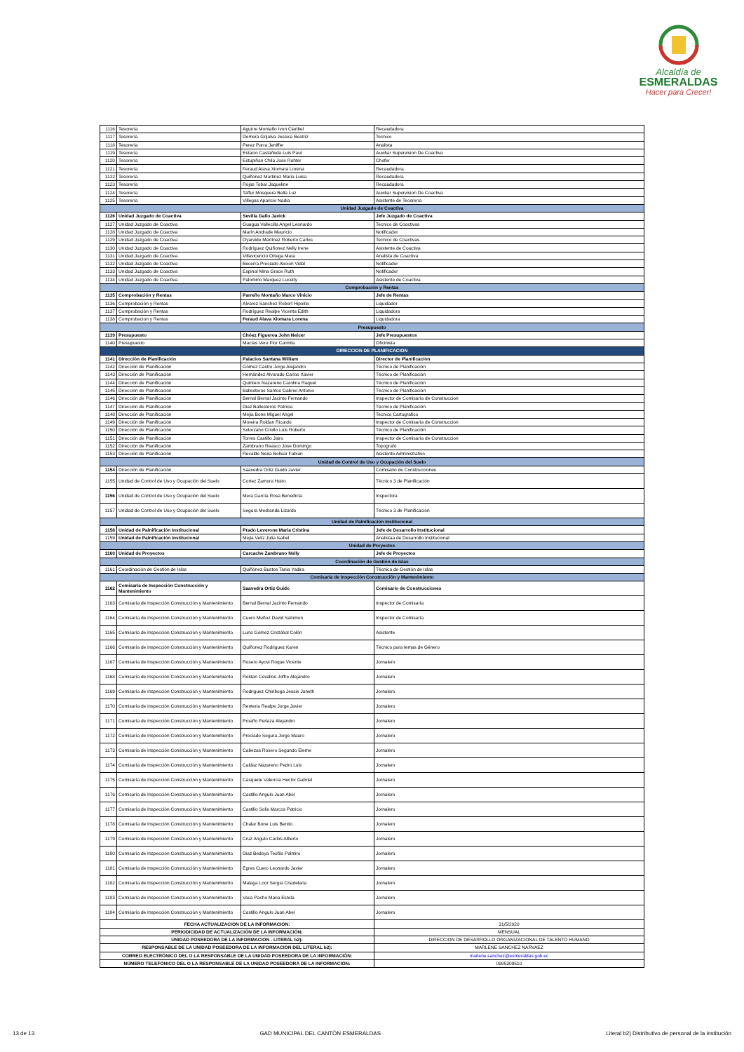Alcaldía de
ESMERALDAS
Hacer para Crecer!
| 1116 | Tesorería | Aguirre Montaño Ivon Claribel | Recaudadora |
| 1117 | Tesorería | Demera Grijalva Jessica Beatriz | Tecnico |
| 1118 | Tesorería | Perez Parra Jeniffer | Analista |
| 1119 | Tesorería | Estacio Castañeda Luis Paul | Auxiliar Supervision De Coactiva |
| 1120 | Tesorería | Estupiñan Chila Jose Ruhter | Chofer |
| 1121 | Tesorería | Feraud Alava Xiomara Lorena | Recaudadora |
| 1122 | Tesorería | Quiñonez Martinez Maria Luisa | Recaudadora |
| 1123 | Tesorería | Rojas Tobar Jaqueline | Recaudadora |
| 1124 | Tesorería | Taffur Mosquera Bella Luz | Auxiliar Supervision De Coactiva |
| 1125 | Tesorería | Villegas Aparicio Nadia | Asistente de Teosreria |
| Unidad Juzgado de Coactiva | | | |
| 1126 | Unidad Juzgado de Coactiva | Sevilla Gallo Javick | Jefe Juzgado de Coactiva |
| 1127 | Unidad Juzgado de Coactiva | Guagua Vallecilla Angel Leonardo | Tecnico de Coactivas |
| 1128 | Unidad Juzgado de Coactiva | Marín Andrade Mauricio | Notificador |
| 1129 | Unidad Juzgado de Coactiva | Oyarvide Martínez Roberto Carlos | Tecnico de Coactivas |
| 1130 | Unidad Juzgado de Coactiva | Rodríguez Quiñonez Nelly Irene | Asistente de Coactiva |
| 1131 | Unidad Juzgado de Coactiva | Villavicencio Ortega Mara | Analista de Coactiva |
| 1132 | Unidad Juzgado de Coactiva | Becerra Preciado Alexon Vidal | Notificador |
| 1133 | Unidad Juzgado de Coactiva | Espinal Mina Grace Ruth | Notificador |
| 1134 | Unidad Juzgado de Coactiva | Palomino Marquez Lucetty | Asistente de Coactiva |
| Comprobación y Rentas | | | |
| 1135 | Comprobación y Rentas | Parreño Montaño Marco Vinicio | Jefe de Rentas |
| 1136 | Comprobación y Rentas | Alvarez Sánchez Robert Hipolito | Liquidador |
| 1137 | Comprobación y Rentas | Rodríguez Realpe Vicenta Edith | Liquidadora |
| 1138 | Comprobacion y Rentas | Feraud Alava Xiomara Lorena | Liquidadora |
| Presupuesto | | | |
| 1139 | Presupuesto | Chóez Figueroa John Neicer | Jefe Presupuestos |
| 1140 | Presupuesto | Macías Vera Flor Carmita | Oficinista |
| DIRECCION DE PLANIFICACION | | | |
| 1141 | Dirección de Planificación | Palacios Santana William | Director de Planificación |
| 1142 | Dirección de Planificación | Gómez Castro Jorge Alejandro | Técnico de Planificación |
| 1143 | Dirección de Planificación | Hernández Alvarado Carlos Xavier | Técnico de Planificación |
| 1144 | Dirección de Planificación | Quintero Nazareno Carolina Raquel | Técnico de Planificación |
| 1145 | Dirección de Planificación | Ballesteros Santos Gabriel Antonio | Técnico de Planificación |
| 1146 | Dirección de Planificación | Bernal Bernal Jacinto Fernando | Inspector de Comisaría de Construccion |
| 1147 | Dirección de Planificación | Diaz Ballesteros Patricia | Técnico de Planificación |
| 1148 | Dirección de Planificación | Mejia Bone Miguel Angel | Tecnico Cartografico |
| 1149 | Dirección de Planificación | Moreira Roldan Ricardo | Inspector de Comisaría de Construccion |
| 1150 | Dirección de Planificación | Solorzano Criollo Luis Roberto | Técnico de Planificación |
| 1151 | Dirección de Planificación | Torres Castillo Jairo | Inspector de Comisaría de Construccion |
| 1152 | Dirección de Planificación | Zambrano Reasco Jose Domingo | Topografo |
| 1153 | Dirección de Planificación | Recalde Neira Bolivar Fabian | Asistente Administrativo |
| Unidad de Control de Uso y Ocupación del Suelo | | | |
| 1154 | Dirección de Planificación | Saavedra Ortiz Guido Javier | Comisario de Construcciones |
| 1155 | Unidad de Control de Uso y Ocupación del Suelo | Cortez Zamora Hairo | Técnico 3 de Planificación |
| 1156 | Unidad de Control de Uso y Ocupación del Suelo | Mera García Rosa Benedicta | Inspectora |
| 1157 | Unidad de Control de Uso y Ocupación del Suelo | Segura Medranda Lizardo | Técnico 3 de Planificación |
| Unidad de Palnificación Institucional | | | |
| 1158 | Unidad de Palnificación Institucional | Prado Leverone Maria Cristina | Jefe de Desarrollo Institucional |
| 1159 | Unidad de Palnificación Institucional | Mejia Veliz Julia Isabel | Analistaa de Desarrollo Institucional |
| Unidad de Proyectos | | | |
| 1160 | Unidad de Proyectos | Carcache Zambrano Nelly | Jefe de Proyectos |
| Coordinación de Gestión de Islas | | | |
| 1161 | Coordinación de Gestión de Islas | Quiñónez Bustos Tania Yadira | Técnica de Gestión de Islas |
| Comisaría de Inspección Construcción y Mantenimiento | | | |
| 1162 | Comisaría de Inspección Construcción y Mantenimiento | Saavedra Ortiz Guido | Comisario de Construcciones |
| 1163 | Comisaría de Inspección Construcción y Mantenimiento | Bernal Bernal Jacinto Fernando | Inspector de Comisaría |
| 1164 | Comisaría de Inspección Construcción y Mantenimiento | Cuero Muñoz David Salomon | Inspector de Comisaría |
| 1165 | Comisaría de Inspección Construcción y Mantenimiento | Luna Gómez Cristóbal Colón | Asistente |
| 1166 | Comisaría de Inspección Construcción y Mantenimiento | Quiñonez Rodriguez Karen | Técnico para temas de Género |
| 1167 | Comisaría de Inspección Construcción y Mantenimiento | Rosero Ayovi Roque Vicente | Jornalero |
| 1168 | Comisaría de Inspección Construcción y Mantenimiento | Roldan Cevallos Joffre Alejandro | Jornalero |
| 1169 | Comisaría de Inspección Construcción y Mantenimiento | Rodriguez Chiriboga Jessie Janeth | Jornalero |
| 1170 | Comisaría de Inspección Construcción y Mantenimiento | Renteria Realpe Jorge Javier | Jornalero |
| 1171 | Comisaría de Inspección Construcción y Mantenimiento | Proaño Perlaza Alejandro | Jornalero |
| 1172 | Comisaría de Inspección Construcción y Mantenimiento | Preciado Segura Jorge Mauro | Jornalero |
| 1173 | Comisaría de Inspección Construcción y Mantenimiento | Cabezas Rosero Segundo Eleme | Jornalero |
| 1174 | Comisaría de Inspección Construcción y Mantenimiento | Caldaz Nazareno Pedro Luis | Jornalero |
| 1175 | Comisaría de Inspección Construcción y Mantenimiento | Casquete Valencia Hector Gabriel | Jornalero |
| 1176 | Comisaría de Inspección Construcción y Mantenimiento | Castillo Angulo Juan Abel | Jornalero |
| 1177 | Comisaría de Inspección Construcción y Mantenimiento | Castillo Solis Marcos Patricio | Jornalero |
| 1178 | Comisaría de Inspección Construcción y Mantenimiento | Chalar Bone Luis Benito | Jornalero |
| 1179 | Comisaría de Inspección Construcción y Mantenimiento | Cruz Angulo Carlos Alberto | Jornalero |
| 1180 | Comisaría de Inspección Construcción y Mantenimiento | Diaz Bedoya Teofilo Palmiro | Jornalero |
| 1181 | Comisaría de Inspección Construcción y Mantenimiento | Egres Cuero Leonardo Javier | Jornalero |
| 1182 | Comisaría de Inspección Construcción y Mantenimiento | Malaga Loor Sergia Cnadelaria | Jornalero |
| 1183 | Comisaría de Inspección Construcción y Mantenimiento | Vaca Pacho Maria Estela | Jornalero |
| 1184 | Comisaría de Inspección Construcción y Mantenimiento | Castillo Angulo Juan Abel | Jornalero |
| FECHA ACTUALIZACIÓN DE LA INFORMACIÓN: | | | 31/5/2020 |
| PERIODICIDAD DE ACTUALIZACIÓN DE LA INFORMACIÓN: | | | MENSUAL |
| UNIDAD POSEEDORA DE LA INFORMACION - LITERAL b2): | | | DIRECCION DE DESARROLLO ORGANIZACIONAL DE TALENTO HUMANO |
| RESPONSABLE DE LA UNIDAD POSEEDORA DE LA INFORMACIÓN DEL LITERAL b2): | | | MARLENE SANCHEZ NARVAEZ |
| CORREO ELECTRÓNICO DEL O LA RESPONSABLE DE LA UNIDAD POSEEDORA DE LA INFORMACIÓN: | | | marlene.sanchez@esmeraldas.gob.ec |
| NÚMERO TELEFÓNICO DEL O LA RESPONSABLE DE LA UNIDAD POSEEDORA DE LA INFORMACIÓN: | | | 0985309510 |
13 de 13 GAD MUNICIPAL DEL CANTÓN ESMERALDAS Literal b2) Distributivo de personal de la institución